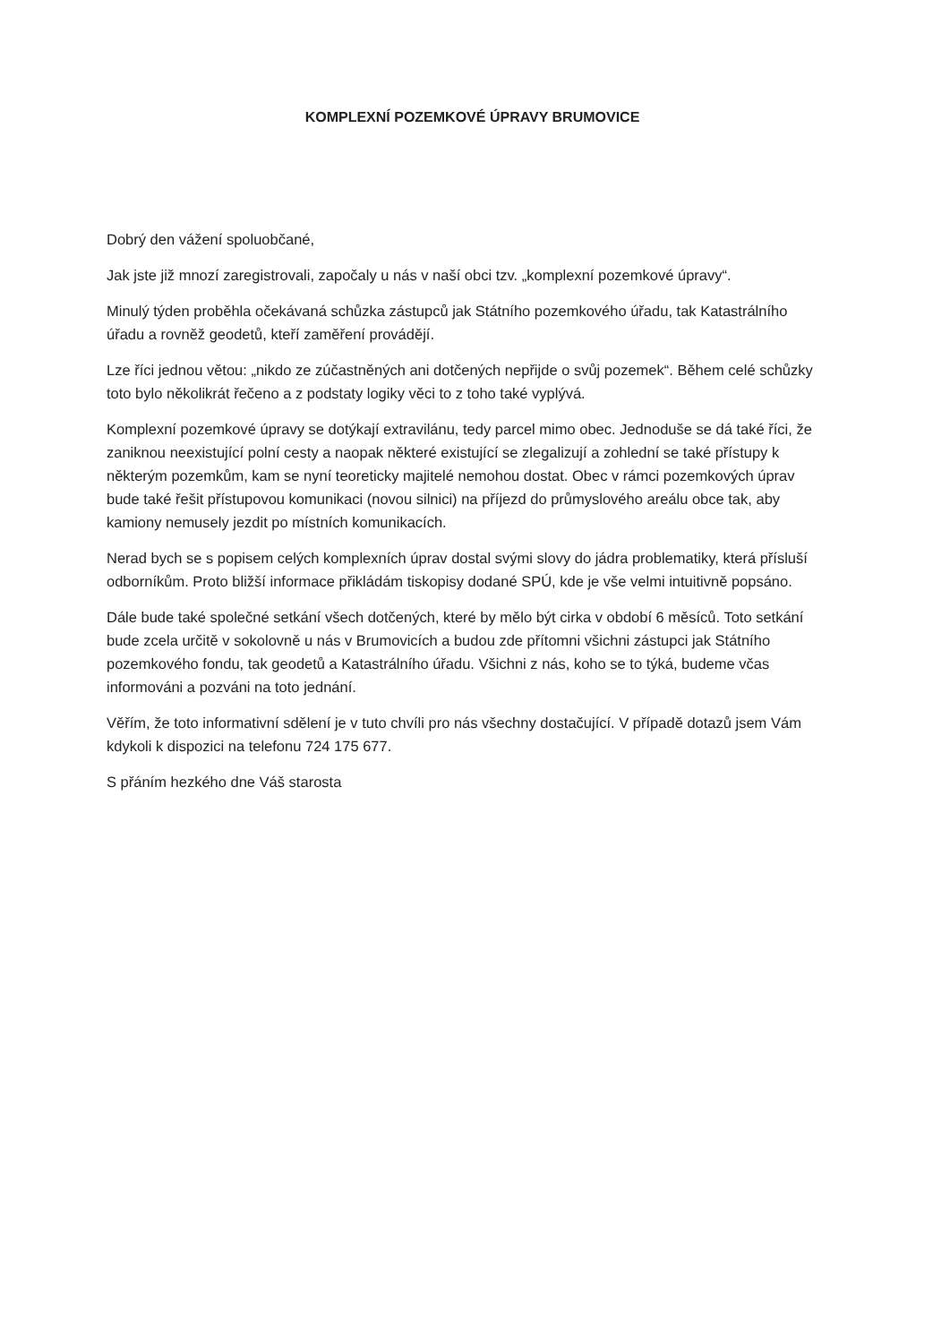KOMPLEXNÍ POZEMKOVÉ ÚPRAVY BRUMOVICE
Dobrý den vážení spoluobčané,
Jak jste již mnozí zaregistrovali, započaly u nás v naší obci tzv. „komplexní pozemkové úpravy“.
Minulý týden proběhla očekávaná schůzka zástupců jak Státního pozemkového úřadu, tak Katastrálního úřadu a rovněž geodetů, kteří zaměření provádějí.
Lze říci jednou větou: „nikdo ze zúčastněných ani dotčených nepřijde o svůj pozemek“. Během celé schůzky toto bylo několikrát řečeno a z podstaty logiky věci to z toho také vyplývá.
Komplexní pozemkové úpravy se dotýkají extravilánu, tedy parcel mimo obec. Jednoduše se dá také říci, že zaniknou neexistující polní cesty a naopak některé existující se zlegalizují a zohlední se také přístupy k některým pozemkům, kam se nyní teoreticky majitelé nemohou dostat. Obec v rámci pozemkových úprav bude také řešit přístupovou komunikaci (novou silnici) na příjezd do průmyslového areálu obce tak, aby kamiony nemusely jezdit po místních komunikacích.
Nerad bych se s popisem celých komplexních úprav dostal svými slovy do jádra problematiky, která přísluší odborníkům. Proto bližší informace přikládám tiskopisy dodané SPÚ, kde je vše velmi intuitivně popsáno.
Dále bude také společné setkání všech dotčených, které by mělo být cirka v období 6 měsíců. Toto setkání bude zcela určitě v sokolovně u nás v Brumovicích a budou zde přítomni všichni zástupci jak Státního pozemkového fondu, tak geodetů a Katastrálního úřadu. Všichni z nás, koho se to týká, budeme včas informováni a pozváni na toto jednání.
Věřím, že toto informativní sdělení je v tuto chvíli pro nás všechny dostačující. V případě dotazů jsem Vám kdykoli k dispozici na telefonu 724 175 677.
S přáním hezkého dne Váš starosta